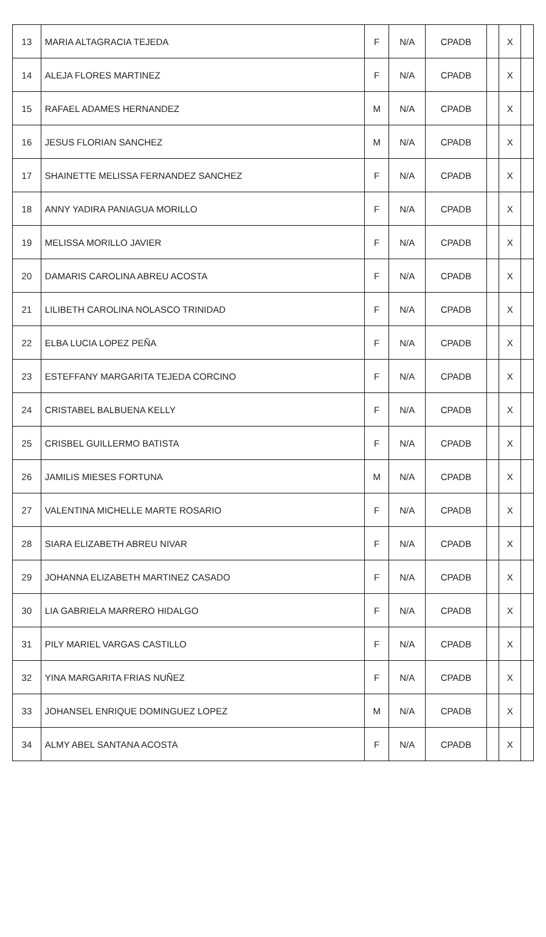| 13 | MARIA ALTAGRACIA TEJEDA | F | N/A | CPADB | | X | |
| 14 | ALEJA FLORES MARTINEZ | F | N/A | CPADB | | X | |
| 15 | RAFAEL ADAMES HERNANDEZ | M | N/A | CPADB | | X | |
| 16 | JESUS FLORIAN SANCHEZ | M | N/A | CPADB | | X | |
| 17 | SHAINETTE MELISSA FERNANDEZ SANCHEZ | F | N/A | CPADB | | X | |
| 18 | ANNY YADIRA PANIAGUA MORILLO | F | N/A | CPADB | | X | |
| 19 | MELISSA MORILLO JAVIER | F | N/A | CPADB | | X | |
| 20 | DAMARIS CAROLINA ABREU ACOSTA | F | N/A | CPADB | | X | |
| 21 | LILIBETH CAROLINA NOLASCO TRINIDAD | F | N/A | CPADB | | X | |
| 22 | ELBA LUCIA LOPEZ PEÑA | F | N/A | CPADB | | X | |
| 23 | ESTEFFANY MARGARITA TEJEDA CORCINO | F | N/A | CPADB | | X | |
| 24 | CRISTABEL BALBUENA KELLY | F | N/A | CPADB | | X | |
| 25 | CRISBEL GUILLERMO BATISTA | F | N/A | CPADB | | X | |
| 26 | JAMILIS MIESES FORTUNA | M | N/A | CPADB | | X | |
| 27 | VALENTINA MICHELLE MARTE ROSARIO | F | N/A | CPADB | | X | |
| 28 | SIARA ELIZABETH ABREU NIVAR | F | N/A | CPADB | | X | |
| 29 | JOHANNA ELIZABETH MARTINEZ CASADO | F | N/A | CPADB | | X | |
| 30 | LIA GABRIELA MARRERO HIDALGO | F | N/A | CPADB | | X | |
| 31 | PILY MARIEL VARGAS CASTILLO | F | N/A | CPADB | | X | |
| 32 | YINA MARGARITA FRIAS NUÑEZ | F | N/A | CPADB | | X | |
| 33 | JOHANSEL ENRIQUE DOMINGUEZ LOPEZ | M | N/A | CPADB | | X | |
| 34 | ALMY ABEL SANTANA ACOSTA | F | N/A | CPADB | | X | |